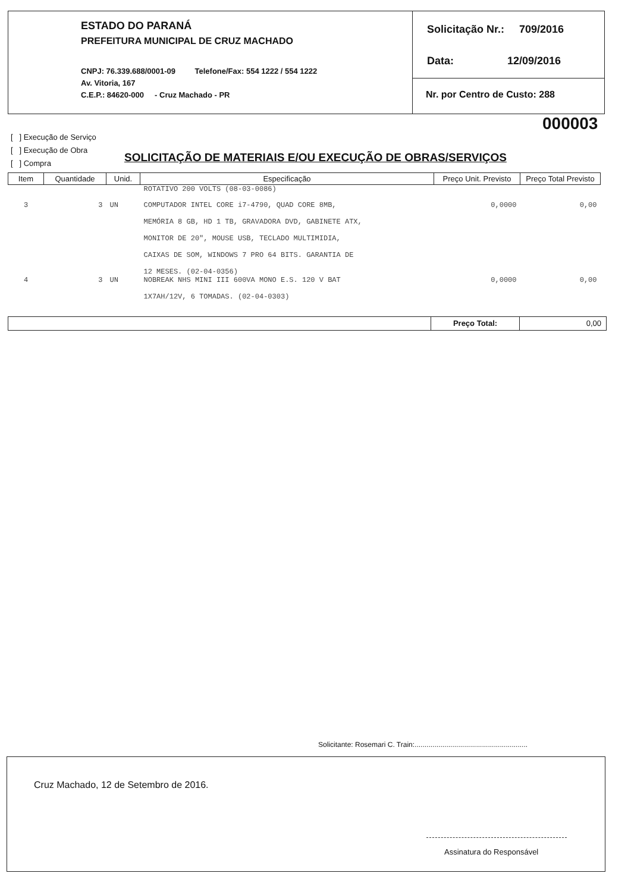ESTADO DO PARANÁ
PREFEITURA MUNICIPAL DE CRUZ MACHADO
CNPJ: 76.339.688/0001-09 Telefone/Fax: 554 1222 / 554 1222
Av. Vitoria, 167
C.E.P.: 84620-000 - Cruz Machado - PR
Solicitação Nr.: 709/2016
Data: 12/09/2016
Nr. por Centro de Custo: 288
000003
[ ] Execução de Serviço
[ ] Execução de Obra
[ ] Compra
SOLICITAÇÃO DE MATERIAIS E/OU EXECUÇÃO DE OBRAS/SERVIÇOS
| Item | Quantidade | Unid. | Especificação | Preço Unit. Previsto | Preço Total Previsto |
| --- | --- | --- | --- | --- | --- |
| | | | ROTATIVO 200 VOLTS (08-03-0086) | | |
| 3 | 3 | UN | COMPUTADOR INTEL CORE i7-4790, QUAD CORE 8MB, MEMÓRIA 8 GB, HD 1 TB, GRAVADORA DVD, GABINETE ATX, MONITOR DE 20", MOUSE USB, TECLADO MULTIMIDIA, CAIXAS DE SOM, WINDOWS 7 PRO 64 BITS. GARANTIA DE 12 MESES. (02-04-0356) | 0,0000 | 0,00 |
| 4 | 3 | UN | NOBREAK NHS MINI III 600VA MONO E.S. 120 V BAT 1X7AH/12V, 6 TOMADAS. (02-04-0303) | 0,0000 | 0,00 |
Preço Total: 0,00
Solicitante: Rosemari C. Train:.........................................................
Cruz Machado, 12 de Setembro de 2016.
Assinatura do Responsável